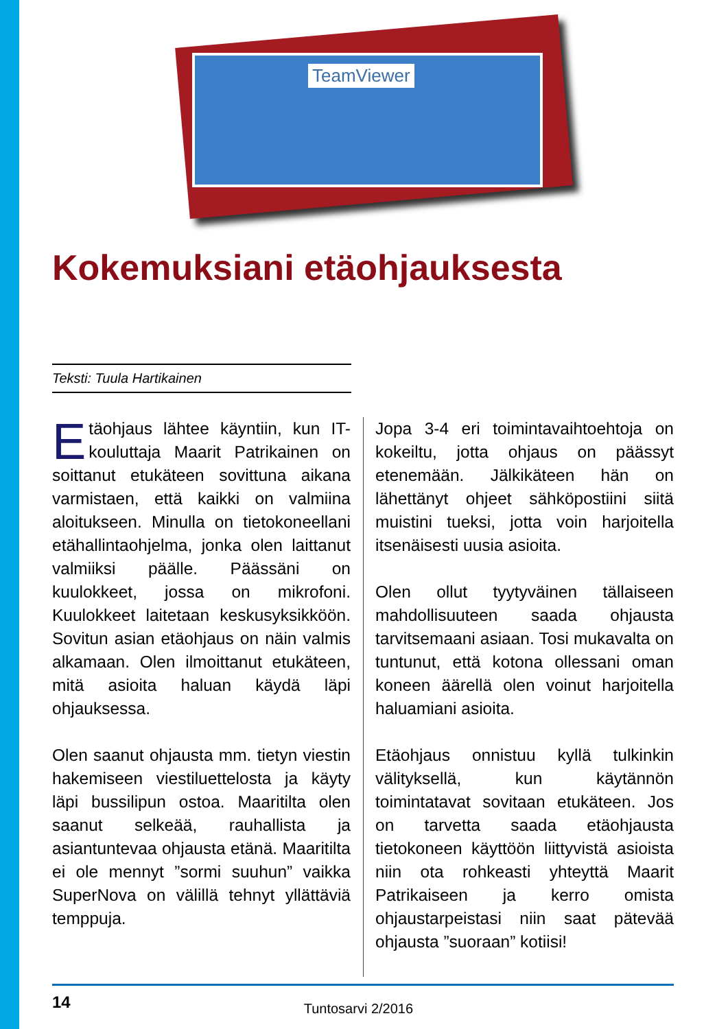TeamViewer
Kokemuksiani etäohjauksesta
Teksti: Tuula Hartikainen
Etäohjaus lähtee käyntiin, kun IT-kouluttaja Maarit Patrikainen on soittanut etukäteen sovittuna aikana varmistaen, että kaikki on valmiina aloitukseen. Minulla on tietokoneellani etähallintaohjelma, jonka olen laittanut valmiiksi päälle. Päässäni on kuulokkeet, jossa on mikrofoni. Kuulokkeet laitetaan keskusyksikköön. Sovitun asian etäohjaus on näin valmis alkamaan. Olen ilmoittanut etukäteen, mitä asioita haluan käydä läpi ohjauksessa.
Olen saanut ohjausta mm. tietyn viestin hakemiseen viestiluettelosta ja käyty läpi bussilipun ostoa. Maaritilta olen saanut selkeää, rauhallista ja asiantuntevaa ohjausta etänä. Maaritilta ei ole mennyt ”sormi suuhun” vaikka SuperNova on välillä tehnyt yllättäviä temppuja.
Jopa 3-4 eri toimintavaihtoehtoja on kokeiltu, jotta ohjaus on päässyt etenemään. Jälkikäteen hän on lähettänyt ohjeet sähköpostiini siitä muistini tueksi, jotta voin harjoitella itsenäisesti uusia asioita.
Olen ollut tyytyväinen tällaiseen mahdollisuuteen saada ohjausta tarvitsemaani asiaan. Tosi mukavalta on tuntunut, että kotona ollessani oman koneen äärellä olen voinut harjoitella haluamiani asioita.
Etäohjaus onnistuu kyllä tulkinkin välityksellä, kun käytännön toimintatavat sovitaan etukäteen. Jos on tarvetta saada etäohjausta tietokoneen käyttöön liittyvistä asioista niin ota rohkeasti yhteyttä Maarit Patrikaiseen ja kerro omista ohjaustarpeistasi niin saat pätevää ohjausta ”suoraan” kotiisi!
14 Tuntosarvi 2/2016